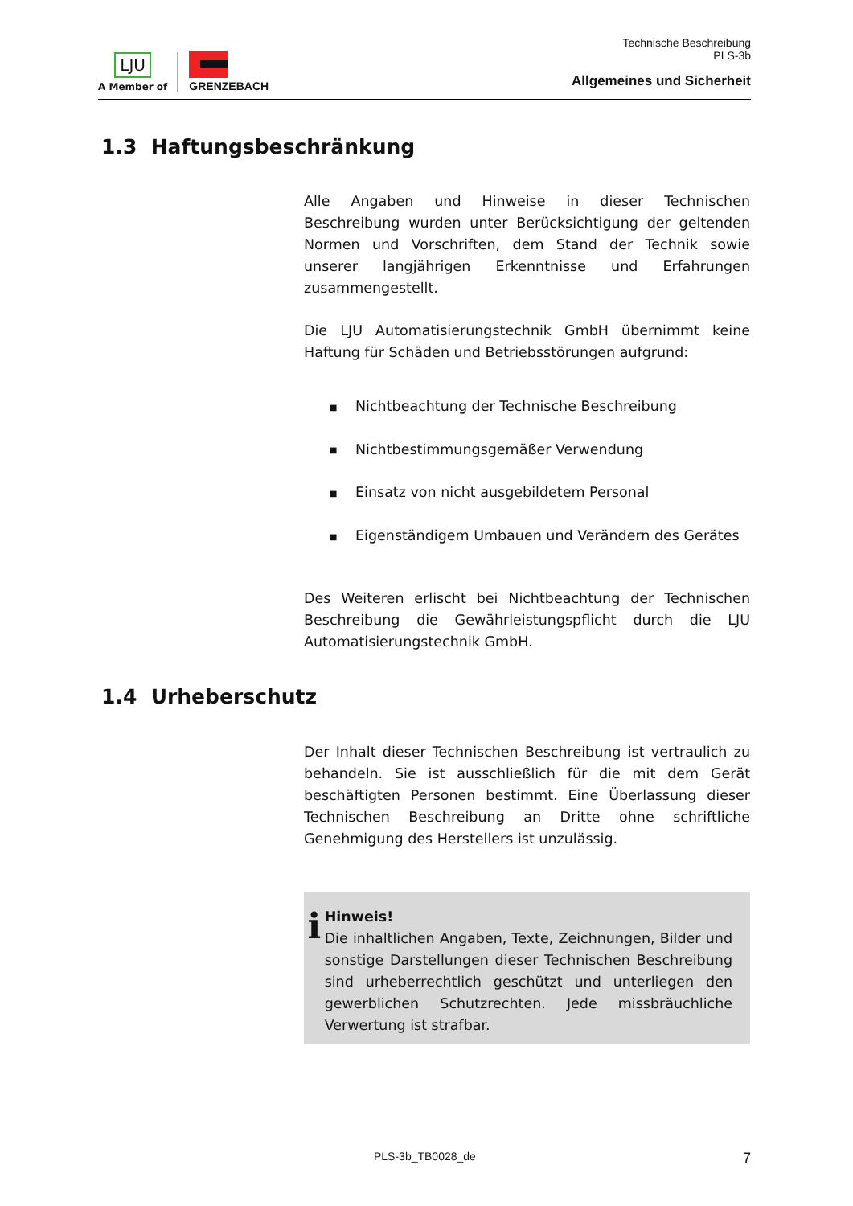LJU
A Member of
GRENZEBACH
Technische Beschreibung
PLS-3b
Allgemeines und Sicherheit
1.3 Haftungsbeschränkung
Alle Angaben und Hinweise in dieser Technischen Beschreibung wurden unter Berücksichtigung der geltenden Normen und Vorschriften, dem Stand der Technik sowie unserer langjährigen Erkenntnisse und Erfahrungen zusammengestellt.
Die LJU Automatisierungstechnik GmbH übernimmt keine Haftung für Schäden und Betriebsstörungen aufgrund:
■ Nichtbeachtung der Technische Beschreibung
■ Nichtbestimmungsgemäßer Verwendung
■ Einsatz von nicht ausgebildetem Personal
■ Eigenständigem Umbauen und Verändern des Gerätes
Des Weiteren erlischt bei Nichtbeachtung der Technischen Beschreibung die Gewährleistungspflicht durch die LJU Automatisierungstechnik GmbH.
1.4 Urheberschutz
Der Inhalt dieser Technischen Beschreibung ist vertraulich zu behandeln. Sie ist ausschließlich für die mit dem Gerät beschäftigten Personen bestimmt. Eine Überlassung dieser Technischen Beschreibung an Dritte ohne schriftliche Genehmigung des Herstellers ist unzulässig.
i
Hinweis!
Die inhaltlichen Angaben, Texte, Zeichnungen, Bilder und sonstige Darstellungen dieser Technischen Beschreibung sind urheberrechtlich geschützt und unterliegen den gewerblichen Schutzrechten. Jede missbräuchliche Verwertung ist strafbar.
PLS-3b_TB0028_de 7